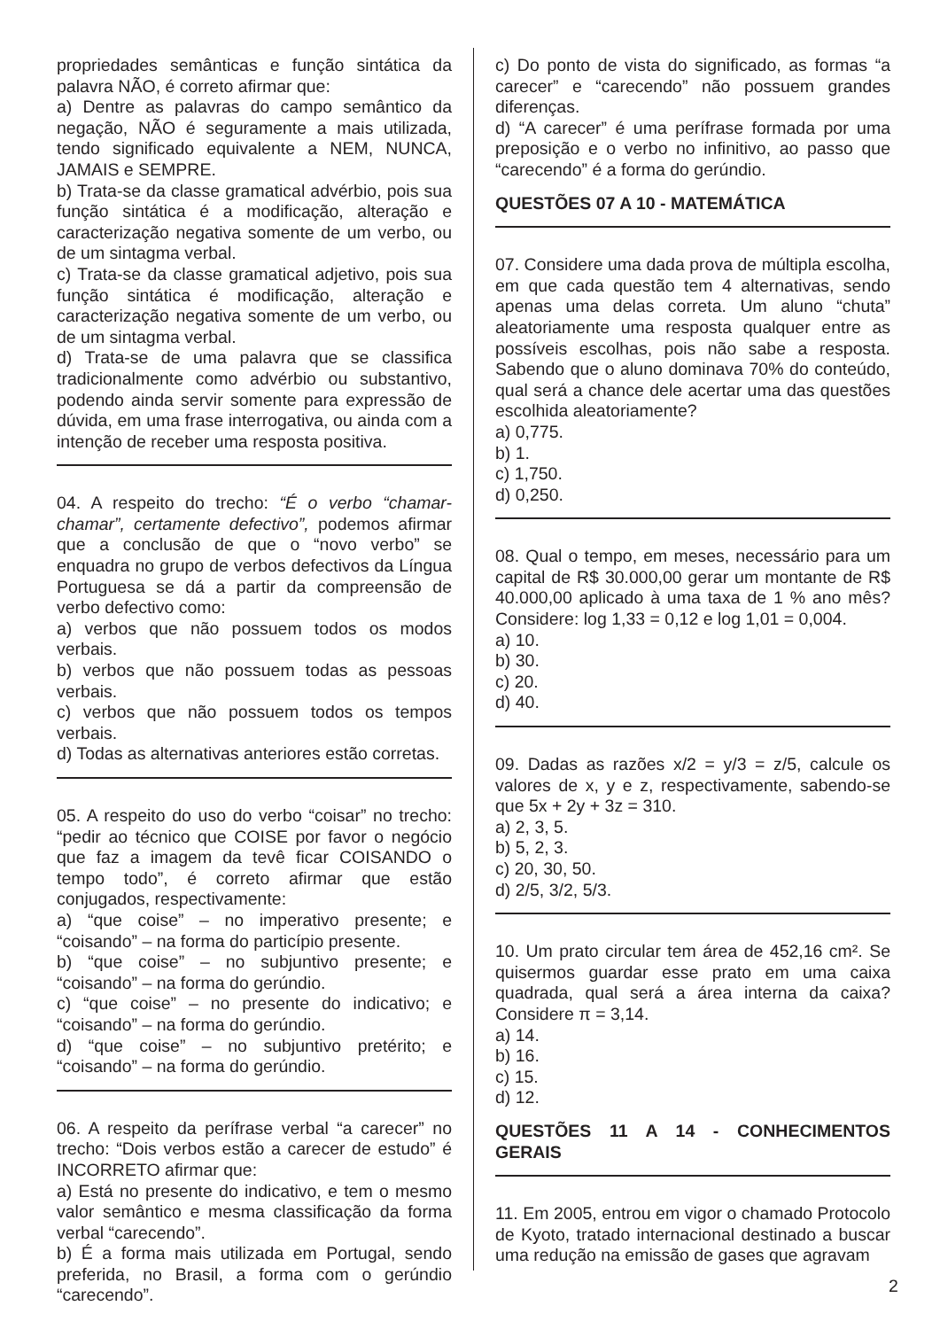propriedades semânticas e função sintática da palavra NÃO, é correto afirmar que:
a) Dentre as palavras do campo semântico da negação, NÃO é seguramente a mais utilizada, tendo significado equivalente a NEM, NUNCA, JAMAIS e SEMPRE.
b) Trata-se da classe gramatical advérbio, pois sua função sintática é a modificação, alteração e caracterização negativa somente de um verbo, ou de um sintagma verbal.
c) Trata-se da classe gramatical adjetivo, pois sua função sintática é modificação, alteração e caracterização negativa somente de um verbo, ou de um sintagma verbal.
d) Trata-se de uma palavra que se classifica tradicionalmente como advérbio ou substantivo, podendo ainda servir somente para expressão de dúvida, em uma frase interrogativa, ou ainda com a intenção de receber uma resposta positiva.
04. A respeito do trecho: “É o verbo “chamar-chamar”, certamente defectivo”, podemos afirmar que a conclusão de que o “novo verbo” se enquadra no grupo de verbos defectivos da Língua Portuguesa se dá a partir da compreensão de verbo defectivo como:
a) verbos que não possuem todos os modos verbais.
b) verbos que não possuem todas as pessoas verbais.
c) verbos que não possuem todos os tempos verbais.
d) Todas as alternativas anteriores estão corretas.
05. A respeito do uso do verbo “coisar” no trecho: “pedir ao técnico que COISE por favor o negócio que faz a imagem da tevê ficar COISANDO o tempo todo”, é correto afirmar que estão conjugados, respectivamente:
a) “que coise” – no imperativo presente; e “coisando” – na forma do particípio presente.
b) “que coise” – no subjuntivo presente; e “coisando” – na forma do gerúndio.
c) “que coise” – no presente do indicativo; e “coisando” – na forma do gerúndio.
d) “que coise” – no subjuntivo pretérito; e “coisando” – na forma do gerúndio.
06. A respeito da perífrase verbal “a carecer” no trecho: “Dois verbos estão a carecer de estudo” é INCORRETO afirmar que:
a) Está no presente do indicativo, e tem o mesmo valor semântico e mesma classificação da forma verbal “carecendo”.
b) É a forma mais utilizada em Portugal, sendo preferida, no Brasil, a forma com o gerúndio “carecendo”.
c) Do ponto de vista do significado, as formas “a carecer” e “carecendo” não possuem grandes diferenças.
d) “A carecer” é uma perífrase formada por uma preposição e o verbo no infinitivo, ao passo que “carecendo” é a forma do gerúndio.
QUESTÕES 07 A 10 - MATEMÁTICA
07. Considere uma dada prova de múltipla escolha, em que cada questão tem 4 alternativas, sendo apenas uma delas correta. Um aluno “chuta” aleatoriamente uma resposta qualquer entre as possíveis escolhas, pois não sabe a resposta. Sabendo que o aluno dominava 70% do conteúdo, qual será a chance dele acertar uma das questões escolhida aleatoriamente?
a) 0,775.
b) 1.
c) 1,750.
d) 0,250.
08. Qual o tempo, em meses, necessário para um capital de R$ 30.000,00 gerar um montante de R$ 40.000,00 aplicado à uma taxa de 1 % ano mês? Considere: log 1,33 = 0,12 e log 1,01 = 0,004.
a) 10.
b) 30.
c) 20.
d) 40.
09. Dadas as razões x/2 = y/3 = z/5, calcule os valores de x, y e z, respectivamente, sabendo-se que 5x + 2y + 3z = 310.
a) 2, 3, 5.
b) 5, 2, 3.
c) 20, 30, 50.
d) 2/5, 3/2, 5/3.
10. Um prato circular tem área de 452,16 cm². Se quisermos guardar esse prato em uma caixa quadrada, qual será a área interna da caixa? Considere π = 3,14.
a) 14.
b) 16.
c) 15.
d) 12.
QUESTÕES 11 A 14 - CONHECIMENTOS GERAIS
11. Em 2005, entrou em vigor o chamado Protocolo de Kyoto, tratado internacional destinado a buscar uma redução na emissão de gases que agravam
2